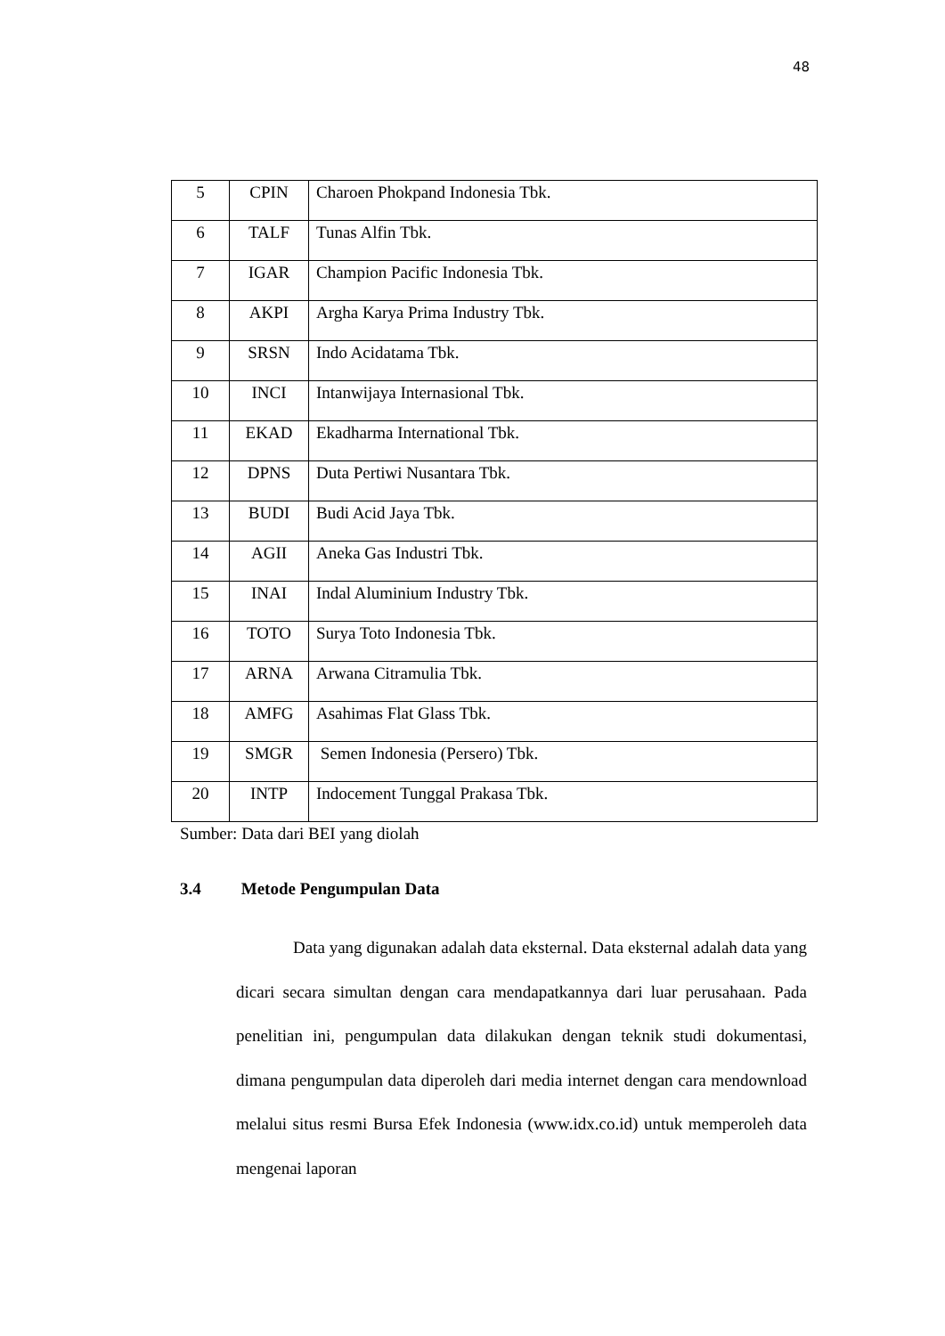48
| 5 | CPIN | Charoen Phokpand Indonesia Tbk. |
| 6 | TALF | Tunas Alfin Tbk. |
| 7 | IGAR | Champion Pacific Indonesia Tbk. |
| 8 | AKPI | Argha Karya Prima Industry Tbk. |
| 9 | SRSN | Indo Acidatama Tbk. |
| 10 | INCI | Intanwijaya Internasional Tbk. |
| 11 | EKAD | Ekadharma International Tbk. |
| 12 | DPNS | Duta Pertiwi Nusantara Tbk. |
| 13 | BUDI | Budi Acid Jaya Tbk. |
| 14 | AGII | Aneka Gas Industri Tbk. |
| 15 | INAI | Indal Aluminium Industry Tbk. |
| 16 | TOTO | Surya Toto Indonesia Tbk. |
| 17 | ARNA | Arwana Citramulia Tbk. |
| 18 | AMFG | Asahimas Flat Glass Tbk. |
| 19 | SMGR | Semen Indonesia (Persero) Tbk. |
| 20 | INTP | Indocement Tunggal Prakasa Tbk. |
Sumber: Data dari BEI yang diolah
3.4 Metode Pengumpulan Data
Data yang digunakan adalah data eksternal. Data eksternal adalah data yang dicari secara simultan dengan cara mendapatkannya dari luar perusahaan. Pada penelitian ini, pengumpulan data dilakukan dengan teknik studi dokumentasi, dimana pengumpulan data diperoleh dari media internet dengan cara mendownload melalui situs resmi Bursa Efek Indonesia (www.idx.co.id) untuk memperoleh data mengenai laporan